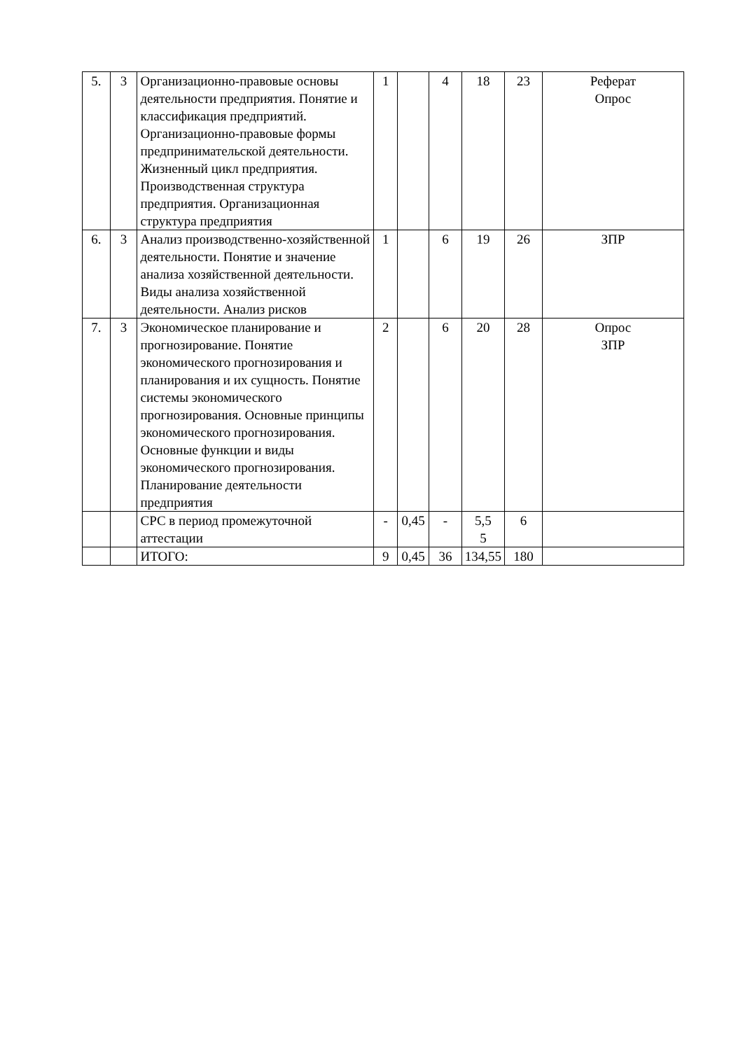| 5. | 3 | Организационно-правовые основы деятельности предприятия. Понятие и классификация предприятий. Организационно-правовые формы предпринимательской деятельности. Жизненный цикл предприятия. Производственная структура предприятия. Организационная структура предприятия | 1 | | 4 | 18 | 23 | Реферат Опрос |
| 6. | 3 | Анализ производственно-хозяйственной деятельности. Понятие и значение анализа хозяйственной деятельности. Виды анализа хозяйственной деятельности. Анализ рисков | 1 | | 6 | 19 | 26 | ЗПР |
| 7. | 3 | Экономическое планирование и прогнозирование. Понятие экономического прогнозирования и планирования и их сущность. Понятие системы экономического прогнозирования. Основные принципы экономического прогнозирования. Основные функции и виды экономического прогнозирования. Планирование деятельности предприятия | 2 | | 6 | 20 | 28 | Опрос ЗПР |
| | | СРС в период промежуточной аттестации | - | 0,45 | - | 5,5 5 | 6 | |
| | | ИТОГО: | 9 | 0,45 | 36 | 134,55 | 180 | |